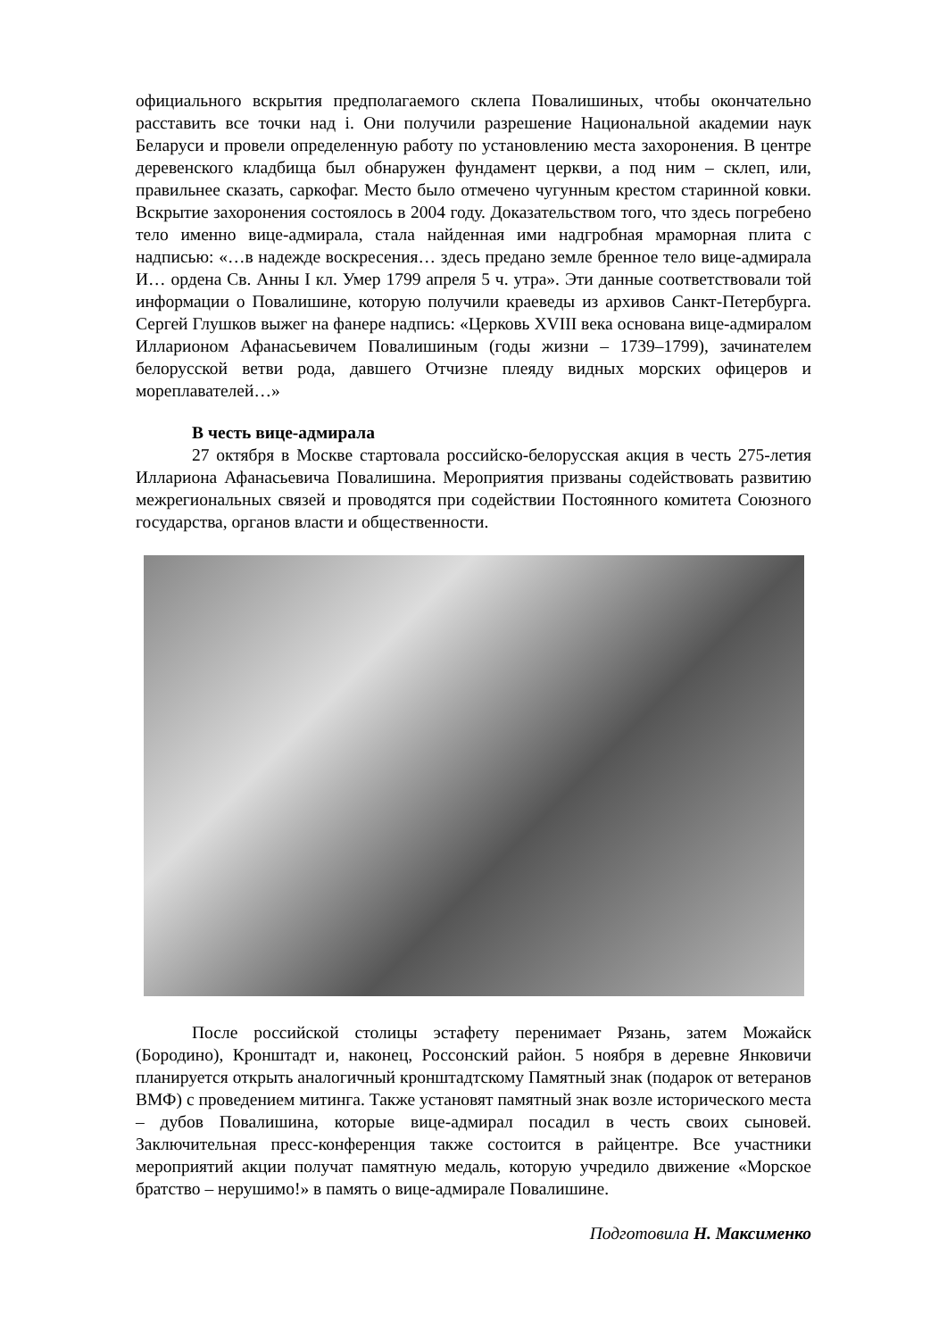официального вскрытия предполагаемого склепа Повалишиных, чтобы окончательно расставить все точки над i. Они получили разрешение Национальной академии наук Беларуси и провели определенную работу по установлению места захоронения. В центре деревенского кладбища был обнаружен фундамент церкви, а под ним – склеп, или, правильнее сказать, саркофаг. Место было отмечено чугунным крестом старинной ковки. Вскрытие захоронения состоялось в 2004 году. Доказательством того, что здесь погребено тело именно вице-адмирала, стала найденная ими надгробная мраморная плита с надписью: «…в надежде воскресения… здесь предано земле бренное тело вице-адмирала И… ордена Св. Анны I кл. Умер 1799 апреля 5 ч. утра». Эти данные соответствовали той информации о Повалишине, которую получили краеведы из архивов Санкт-Петербурга. Сергей Глушков выжег на фанере надпись: «Церковь XVIII века основана вице-адмиралом Илларионом Афанасьевичем Повалишиным (годы жизни – 1739–1799), зачинателем белорусской ветви рода, давшего Отчизне плеяду видных морских офицеров и мореплавателей…»
В честь вице-адмирала
27 октября в Москве стартовала российско-белорусская акция в честь 275-летия Иллариона Афанасьевича Повалишина. Мероприятия призваны содействовать развитию межрегиональных связей и проводятся при содействии Постоянного комитета Союзного государства, органов власти и общественности.
После российской столицы эстафету перенимает Рязань, затем Можайск (Бородино), Кронштадт и, наконец, Россонский район. 5 ноября в деревне Янковичи планируется открыть аналогичный кронштадтскому Памятный знак (подарок от ветеранов ВМФ) с проведением митинга. Также установят памятный знак возле исторического места – дубов Повалишина, которые вице-адмирал посадил в честь своих сыновей. Заключительная пресс-конференция также состоится в райцентре. Все участники мероприятий акции получат памятную медаль, которую учредило движение «Морское братство – нерушимо!» в память о вице-адмирале Повалишине.
Подготовила Н. Максименко